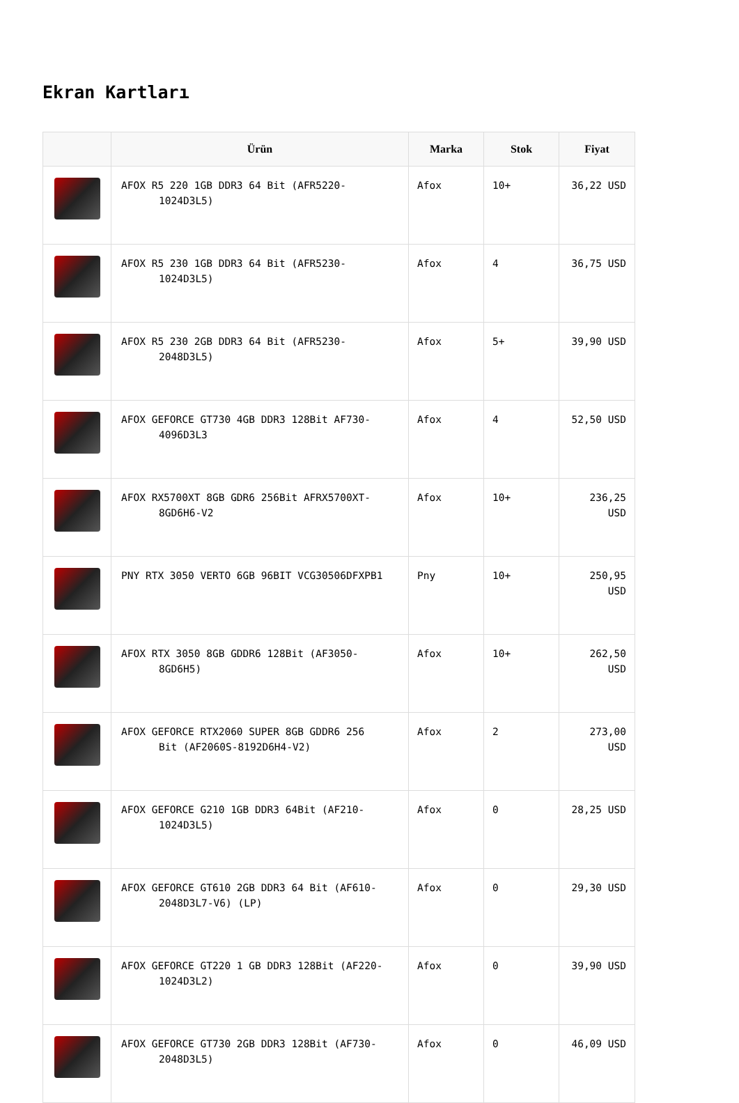Ekran Kartları
| | Ürün | Marka | Stok | Fiyat |
| --- | --- | --- | --- | --- |
| | AFOX R5 220 1GB DDR3 64 Bit (AFR5220- 1024D3L5) | Afox | 10+ | 36,22 USD |
| | AFOX R5 230 1GB DDR3 64 Bit (AFR5230- 1024D3L5) | Afox | 4 | 36,75 USD |
| | AFOX R5 230 2GB DDR3 64 Bit (AFR5230- 2048D3L5) | Afox | 5+ | 39,90 USD |
| | AFOX GEFORCE GT730 4GB DDR3 128Bit AF730- 4096D3L3 | Afox | 4 | 52,50 USD |
| | AFOX RX5700XT 8GB GDR6 256Bit AFRX5700XT- 8GD6H6-V2 | Afox | 10+ | 236,25 USD |
| | PNY RTX 3050 VERTO 6GB 96BIT VCG30506DFXPB1 | Pny | 10+ | 250,95 USD |
| | AFOX RTX 3050 8GB GDDR6 128Bit (AF3050- 8GD6H5) | Afox | 10+ | 262,50 USD |
| | AFOX GEFORCE RTX2060 SUPER 8GB GDDR6 256 Bit (AF2060S-8192D6H4-V2) | Afox | 2 | 273,00 USD |
| | AFOX GEFORCE G210 1GB DDR3 64Bit (AF210- 1024D3L5) | Afox | 0 | 28,25 USD |
| | AFOX GEFORCE GT610 2GB DDR3 64 Bit (AF610- 2048D3L7-V6) (LP) | Afox | 0 | 29,30 USD |
| | AFOX GEFORCE GT220 1 GB DDR3 128Bit (AF220- 1024D3L2) | Afox | 0 | 39,90 USD |
| | AFOX GEFORCE GT730 2GB DDR3 128Bit (AF730- 2048D3L5) | Afox | 0 | 46,09 USD |